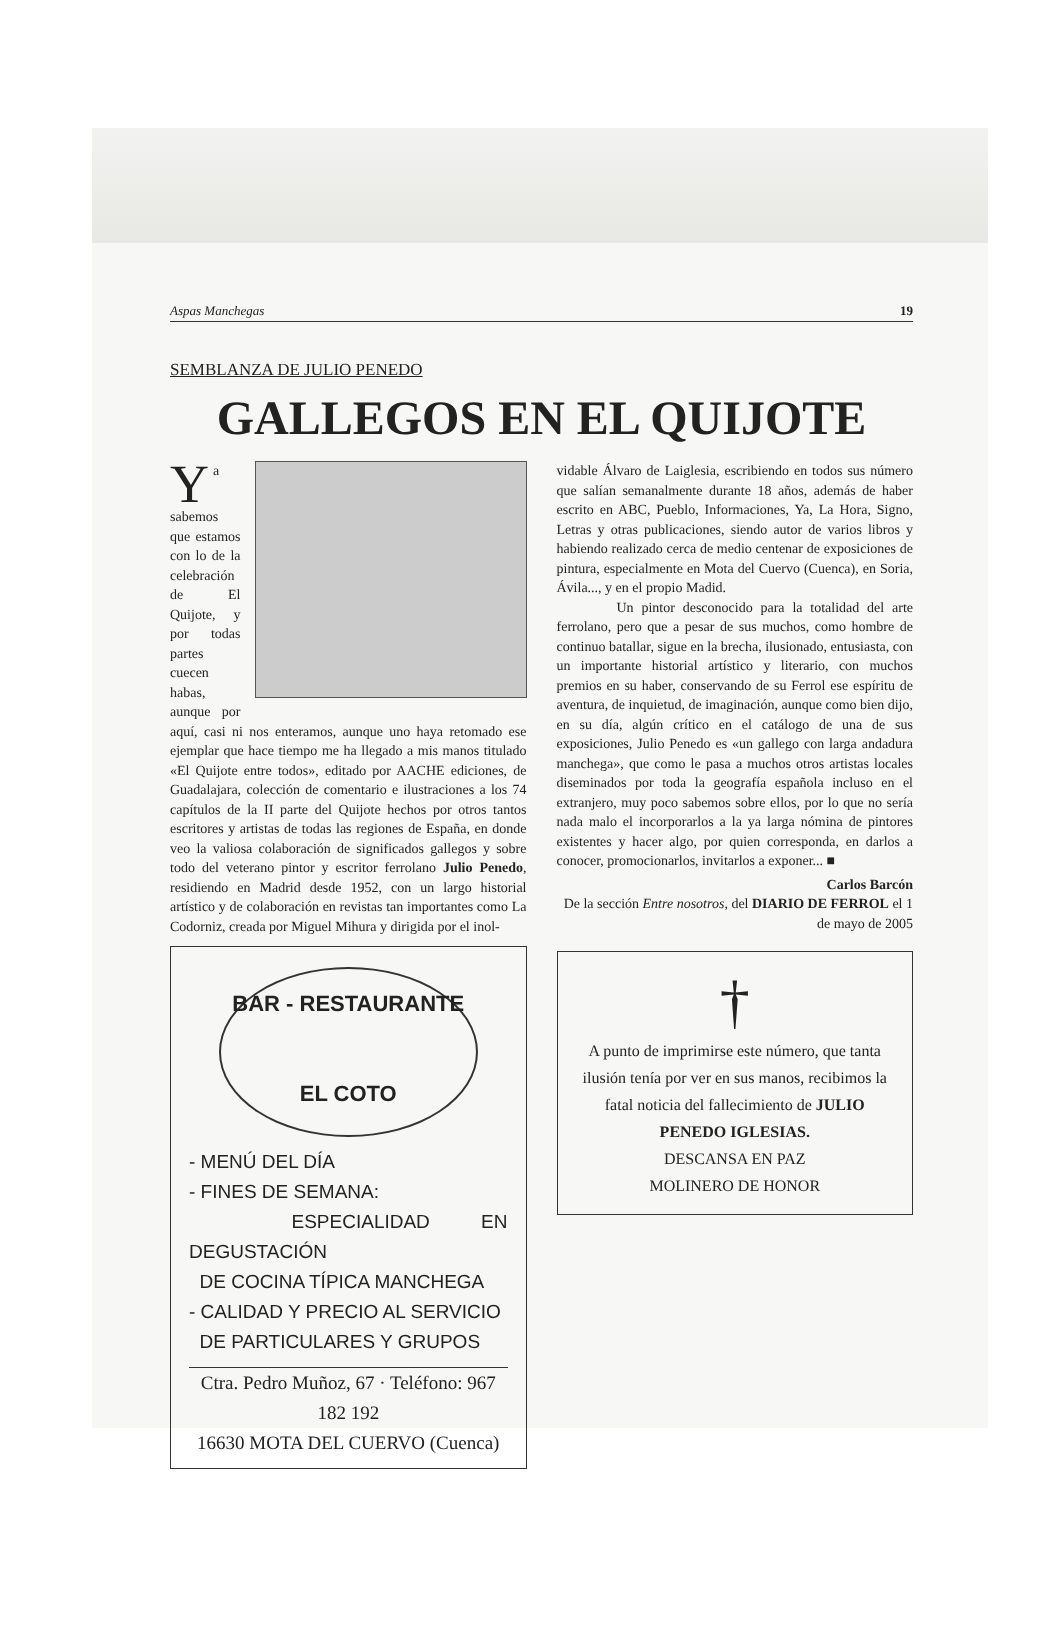Aspas Manchegas 19
SEMBLANZA DE JULIO PENEDO
GALLEGOS EN EL QUIJOTE
Ya sabemos que estamos con lo de la celebración de El Quijote, y por todas partes cuecen habas, aunque por aquí, casi ni nos enteramos, aunque uno haya retomado ese ejemplar que hace tiempo me ha llegado a mis manos titulado «El Quijote entre todos», editado por AACHE ediciones, de Guadalajara, colección de comentario e ilustraciones a los 74 capítulos de la II parte del Quijote hechos por otros tantos escritores y artistas de todas las regiones de España, en donde veo la valiosa colaboración de significados gallegos y sobre todo del veterano pintor y escritor ferrolano Julio Penedo, residiendo en Madrid desde 1952, con un largo historial artístico y de colaboración en revistas tan importantes como La Codorniz, creada por Miguel Mihura y dirigida por el inol-
BAR - RESTAURANTE
EL COTO
- MENÚ DEL DÍA
- FINES DE SEMANA:
ESPECIALIDAD EN DEGUSTACIÓN
DE COCINA TÍPICA MANCHEGA
- CALIDAD Y PRECIO AL SERVICIO
DE PARTICULARES Y GRUPOS
Ctra. Pedro Muñoz, 67 · Teléfono: 967 182 192
16630 MOTA DEL CUERVO (Cuenca)
vidable Álvaro de Laiglesia, escribiendo en todos sus número que salían semanalmente durante 18 años, además de haber escrito en ABC, Pueblo, Informaciones, Ya, La Hora, Signo, Letras y otras publicaciones, siendo autor de varios libros y habiendo realizado cerca de medio centenar de exposiciones de pintura, especialmente en Mota del Cuervo (Cuenca), en Soria, Ávila..., y en el propio Madid.
Un pintor desconocido para la totalidad del arte ferrolano, pero que a pesar de sus muchos, como hombre de continuo batallar, sigue en la brecha, ilusionado, entusiasta, con un importante historial artístico y literario, con muchos premios en su haber, conservando de su Ferrol ese espíritu de aventura, de inquietud, de imaginación, aunque como bien dijo, en su día, algún crítico en el catálogo de una de sus exposiciones, Julio Penedo es «un gallego con larga andadura manchega», que como le pasa a muchos otros artistas locales diseminados por toda la geografía española incluso en el extranjero, muy poco sabemos sobre ellos, por lo que no sería nada malo el incorporarlos a la ya larga nómina de pintores existentes y hacer algo, por quien corresponda, en darlos a conocer, promocionarlos, invitarlos a exponer... ■
Carlos Barcón
De la sección Entre nosotros, del DIARIO DE FERROL el 1 de mayo de 2005
†
A punto de imprimirse este número, que tanta ilusión tenía por ver en sus manos, recibimos la fatal noticia del fallecimiento de JULIO PENEDO IGLESIAS.
DESCANSA EN PAZ
MOLINERO DE HONOR